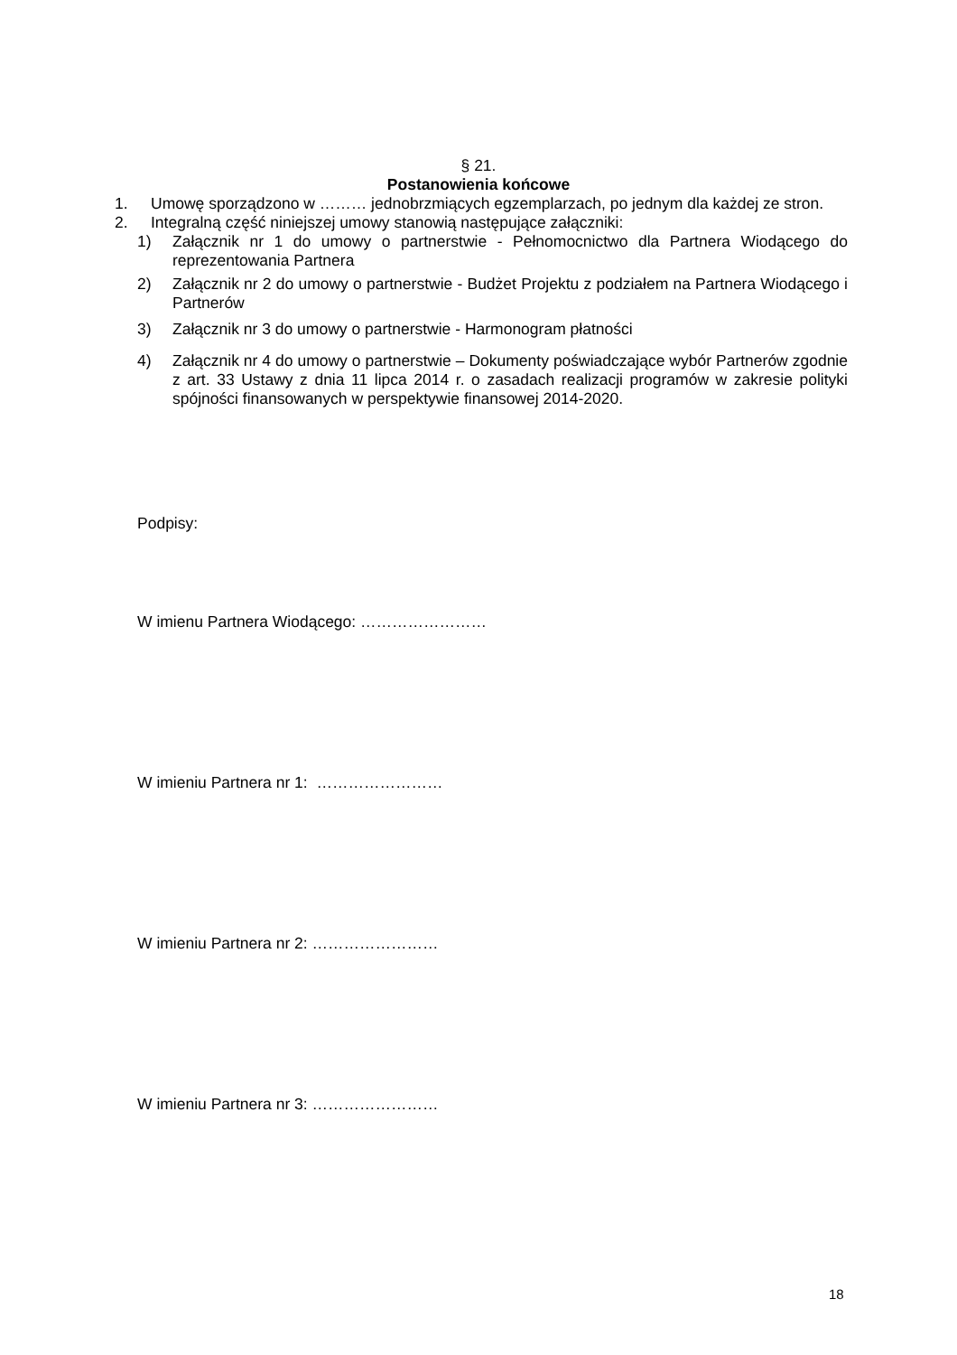§ 21.
Postanowienia końcowe
1. Umowę sporządzono w ……… jednobrzmiących egzemplarzach, po jednym dla każdej ze stron.
2. Integralną część niniejszej umowy stanowią następujące załączniki:
1) Załącznik nr 1 do umowy o partnerstwie - Pełnomocnictwo dla Partnera Wiodącego do reprezentowania Partnera
2) Załącznik nr 2 do umowy o partnerstwie - Budżet Projektu z podziałem na Partnera Wiodącego i Partnerów
3) Załącznik nr 3 do umowy o partnerstwie - Harmonogram płatności
4) Załącznik nr 4 do umowy o partnerstwie – Dokumenty poświadczające wybór Partnerów zgodnie z art. 33 Ustawy z dnia 11 lipca 2014 r. o zasadach realizacji programów w zakresie polityki spójności finansowanych w perspektywie finansowej 2014-2020.
Podpisy:
W imienu Partnera Wiodącego: ……………………
W imieniu Partnera nr 1: ……………………
W imieniu Partnera nr 2: ……………………
W imieniu Partnera nr 3: ……………………
18